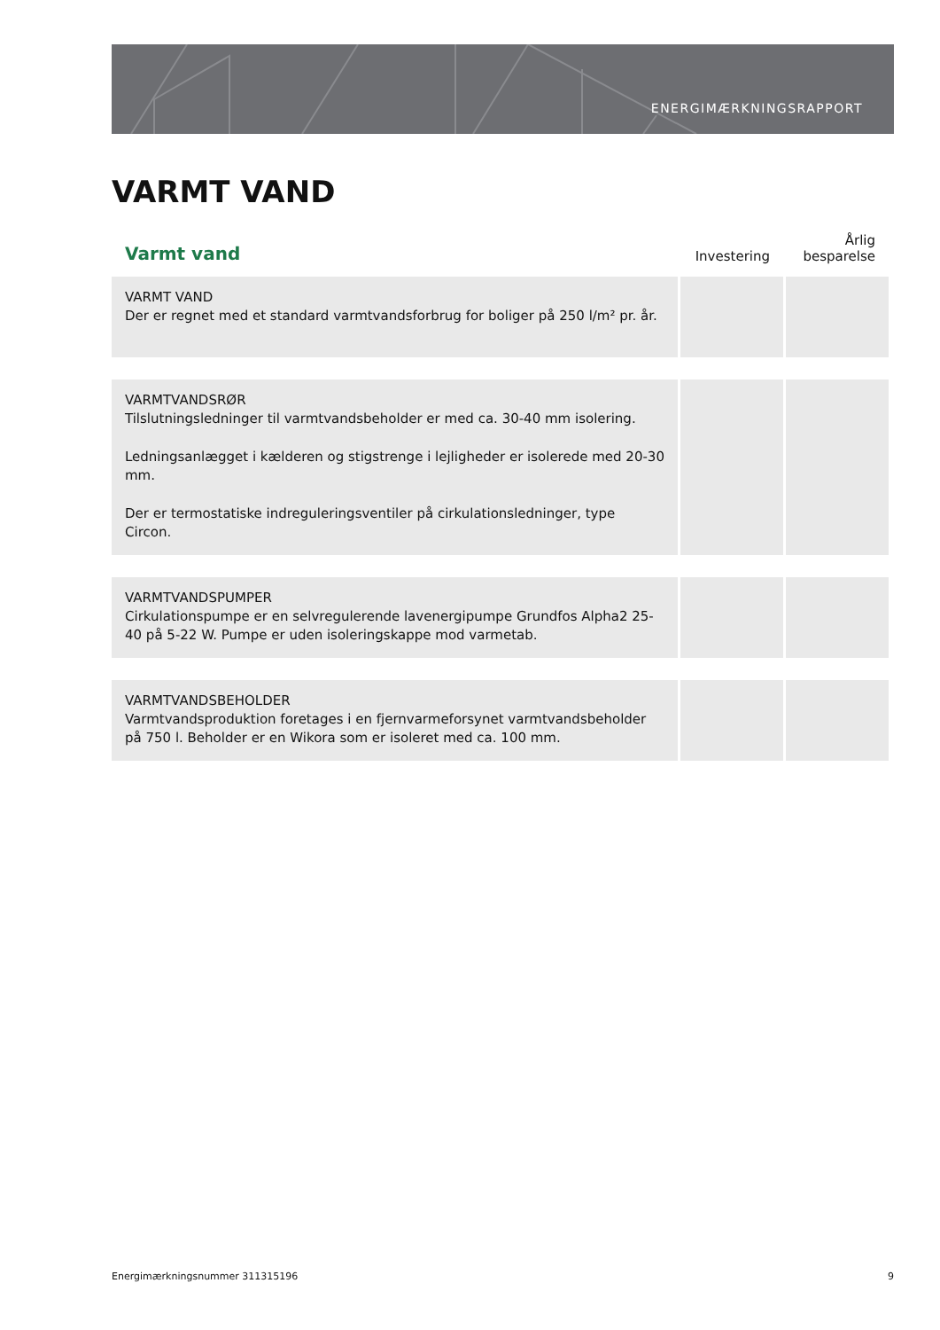ENERGIMÆRKNINGSRAPPORT
VARMT VAND
| Varmt vand | Investering | Årlig besparelse |
| --- | --- | --- |
| VARMT VAND Der er regnet med et standard varmtvandsforbrug for boliger på 250 l/m² pr. år. | | |
| VARMTVANDSRØR Tilslutningsledninger til varmtvandsbeholder er med ca. 30-40 mm isolering. Ledningsanlægget i kælderen og stigstrenge i lejligheder er isolerede med 20-30 mm. Der er termostatiske indreguleringsventiler på cirkulationsledninger, type Circon. | | |
| VARMTVANDSPUMPER Cirkulationspumpe er en selvregulerende lavenergipumpe Grundfos Alpha2 25-40 på 5-22 W. Pumpe er uden isoleringskappe mod varmetab. | | |
| VARMTVANDSBEHOLDER Varmtvandsproduktion foretages i en fjernvarmeforsynet varmtvandsbeholder på 750 l. Beholder er en Wikora som er isoleret med ca. 100 mm. | | |
Energimærkningsnummer 311315196
9